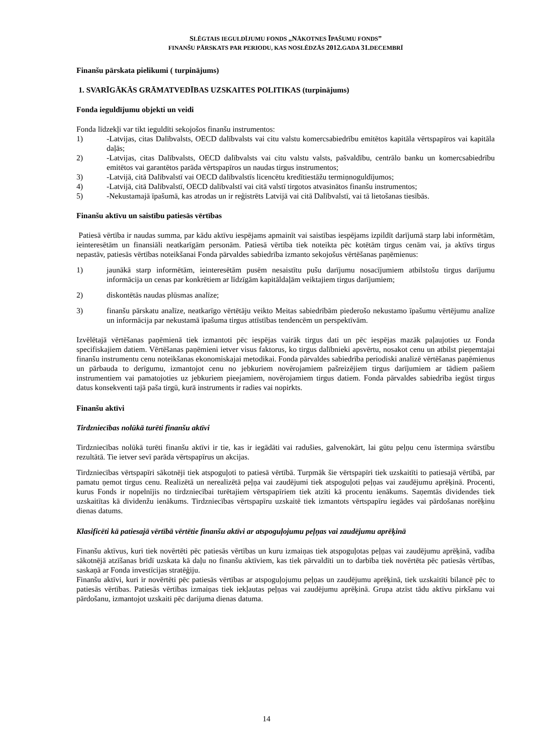SLĒGTAIS IEGULDĪJUMU FONDS „NĀKOTNES ĪPAŠUMU FONDS”
FINANŠU PĀRSKATS PAR PERIODU, KAS NOSLĒDZĀS 2012. GADA 31. DECEMBRĪ
Finanšu pārskata pielikumi ( turpinājums)
1. SVARĪGĀKĀS GRĀMATVEDĪBAS UZSKAITES POLITIKAS (turpinājums)
Fonda ieguldījumu objekti un veidi
Fonda līdzekļi var tikt ieguldīti sekojošos finanšu instrumentos:
1) -Latvijas, citas Dalībvalsts, OECD dalībvalsts vai citu valstu komercsabiedrību emitētos kapitāla vērtspapīros vai kapitāla daļās;
2) -Latvijas, citas Dalībvalsts, OECD dalībvalsts vai citu valstu valsts, pašvaldību, centrālo banku un komercsabiedrību emitētos vai garantētos parāda vērtspapīros un naudas tirgus instrumentos;
3) -Latvijā, citā Dalībvalstī vai OECD dalībvalstīs licencētu kredītiestāžu termiņnoguldījumos;
4) -Latvijā, citā Dalībvalstī, OECD dalībvalstī vai citā valstī tirgotos atvasinātos finanšu instrumentos;
5) -Nekustamajā īpašumā, kas atrodas un ir reģistrēts Latvijā vai citā Dalībvalstī, vai tā lietošanas tiesībās.
Finanšu aktīvu un saistību patiesās vērtības
Patiesā vērtība ir naudas summa, par kādu aktīvu iespējams apmainīt vai saistības iespējams izpildīt darījumā starp labi informētām, ieinteresētām un finansiāli neatkarīgām personām. Patiesā vērtība tiek noteikta pēc kotētām tirgus cenām vai, ja aktīvs tirgus nepastāv, patiesās vērtības noteikšanai Fonda pārvaldes sabiedrība izmanto sekojošus vērtēšanas paņēmienus:
1) jaunākā starp informētām, ieinteresētām pusēm nesaistītu pušu darījumu nosacījumiem atbilstošu tirgus darījumu informācija un cenas par konkrētiem ar līdzīgām kapitāldaļām veiktajiem tirgus darījumiem;
2) diskontētās naudas plūsmas analīze;
3) finanšu pārskatu analīze, neatkarīgo vērtētāju veikto Meitas sabiedrībām piederošo nekustamo īpašumu vērtējumu analīze un informācija par nekustamā īpašuma tirgus attīstības tendencēm un perspektīvām.
Izvēlētajā vērtēšanas paņēmienā tiek izmantoti pēc iespējas vairāk tirgus dati un pēc iespējas mazāk paļaujoties uz Fonda specifiskajiem datiem. Vērtēšanas paņēmieni ietver visus faktorus, ko tirgus dalībnieki apsvērtu, nosakot cenu un atbilst pieņemtajai finanšu instrumentu cenu noteikšanas ekonomiskajai metodikai. Fonda pārvaldes sabiedrība periodiski analizē vērtēšanas paņēmienus un pārbauda to derīgumu, izmantojot cenu no jebkuriem novērojamiem pašreizējiem tirgus darījumiem ar tādiem pašiem instrumentiem vai pamatojoties uz jebkuriem pieejamiem, novērojamiem tirgus datiem. Fonda pārvaldes sabiedrība iegūst tirgus datus konsekventi tajā paša tirgū, kurā instruments ir radies vai nopirkts.
Finanšu aktīvi
Tirdzniecības nolūkā turēti finanšu aktīvi
Tirdzniecības nolūkā turēti finanšu aktīvi ir tie, kas ir iegādāti vai radušies, galvenokārt, lai gūtu peļņu cenu īstermiņa svārstību rezultātā. Tie ietver sevī parāda vērtspapīrus un akcijas.
Tirdzniecības vērtspapīri sākotnēji tiek atspoguļoti to patiesā vērtībā. Turpmāk šie vērtspapīri tiek uzskaitīti to patiesajā vērtībā, par pamatu ņemot tirgus cenu. Realizētā un nerealizētā peļņa vai zaudējumi tiek atspoguļoti peļņas vai zaudējumu aprēķinā. Procenti, kurus Fonds ir nopelnījis no tirdzniecībai turētajiem vērtspapīriem tiek atzīti kā procentu ienākums. Saņemtās dividendes tiek uzskaitītas kā dividenžu ienākums. Tirdzniecības vērtspapīru uzskaitē tiek izmantots vērtspapīru iegādes vai pārdošanas norēķinu dienas datums.
Klasificēti kā patiesajā vērtībā vērtētie finanšu aktīvi ar atspoguļojumu peļņas vai zaudējumu aprēķinā
Finanšu aktīvus, kuri tiek novērtēti pēc patiesās vērtības un kuru izmaiņas tiek atspoguļotas peļņas vai zaudējumu aprēķinā, vadība sākotnējā atzīšanas brīdī uzskata kā daļu no finanšu aktīviem, kas tiek pārvaldīti un to darbība tiek novērtēta pēc patiesās vērtības, saskaņā ar Fonda investīcijas stratēģiju.
Finanšu aktīvi, kuri ir novērtēti pēc patiesās vērtības ar atspoguļojumu peļņas un zaudējumu aprēķinā, tiek uzskaitīti bilancē pēc to patiesās vērtības. Patiesās vērtības izmaiņas tiek iekļautas peļņas vai zaudējumu aprēķinā. Grupa atzīst tādu aktīvu pirkšanu vai pārdošanu, izmantojot uzskaiti pēc darijuma dienas datuma.
14